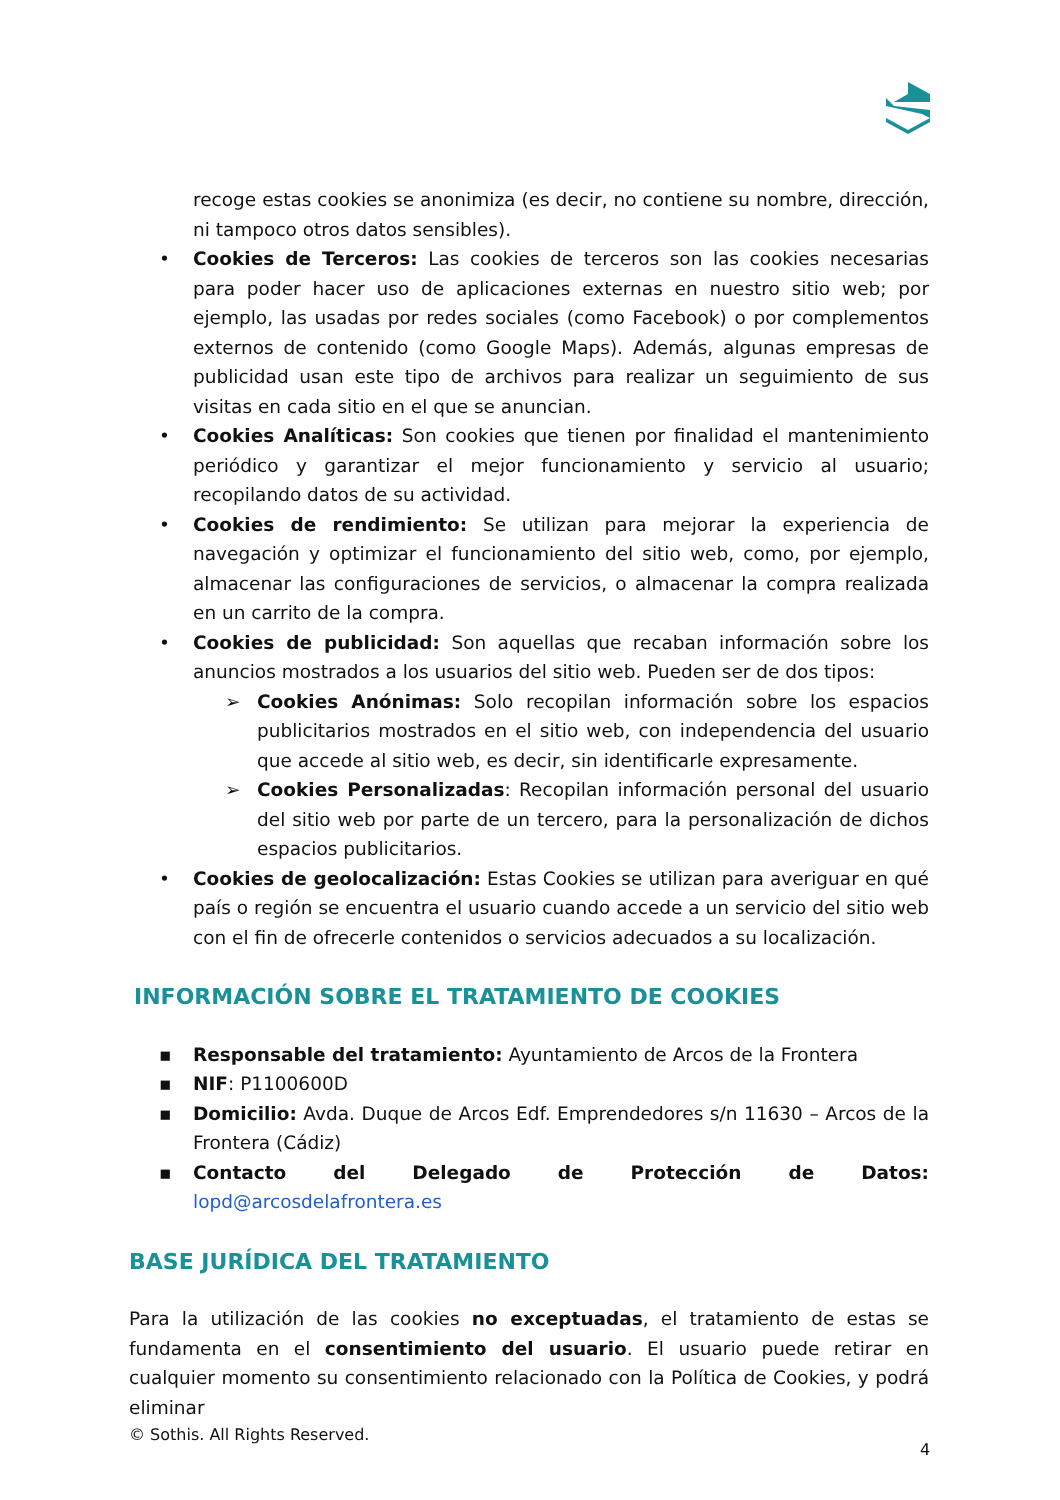recoge estas cookies se anonimiza (es decir, no contiene su nombre, dirección, ni tampoco otros datos sensibles).
• Cookies de Terceros: Las cookies de terceros son las cookies necesarias para poder hacer uso de aplicaciones externas en nuestro sitio web; por ejemplo, las usadas por redes sociales (como Facebook) o por complementos externos de contenido (como Google Maps). Además, algunas empresas de publicidad usan este tipo de archivos para realizar un seguimiento de sus visitas en cada sitio en el que se anuncian.
• Cookies Analíticas: Son cookies que tienen por finalidad el mantenimiento periódico y garantizar el mejor funcionamiento y servicio al usuario; recopilando datos de su actividad.
• Cookies de rendimiento: Se utilizan para mejorar la experiencia de navegación y optimizar el funcionamiento del sitio web, como, por ejemplo, almacenar las configuraciones de servicios, o almacenar la compra realizada en un carrito de la compra.
• Cookies de publicidad: Son aquellas que recaban información sobre los anuncios mostrados a los usuarios del sitio web. Pueden ser de dos tipos:
➢ Cookies Anónimas: Solo recopilan información sobre los espacios publicitarios mostrados en el sitio web, con independencia del usuario que accede al sitio web, es decir, sin identificarle expresamente.
➢ Cookies Personalizadas: Recopilan información personal del usuario del sitio web por parte de un tercero, para la personalización de dichos espacios publicitarios.
• Cookies de geolocalización: Estas Cookies se utilizan para averiguar en qué país o región se encuentra el usuario cuando accede a un servicio del sitio web con el fin de ofrecerle contenidos o servicios adecuados a su localización.
INFORMACIÓN SOBRE EL TRATAMIENTO DE COOKIES
▪ Responsable del tratamiento: Ayuntamiento de Arcos de la Frontera
▪ NIF: P1100600D
▪ Domicilio: Avda. Duque de Arcos Edf. Emprendedores s/n 11630 – Arcos de la Frontera (Cádiz)
▪ Contacto del Delegado de Protección de Datos: lopd@arcosdelafrontera.es
BASE JURÍDICA DEL TRATAMIENTO
Para la utilización de las cookies no exceptuadas, el tratamiento de estas se fundamenta en el consentimiento del usuario. El usuario puede retirar en cualquier momento su consentimiento relacionado con la Política de Cookies, y podrá eliminar
© Sothis. All Rights Reserved.
4